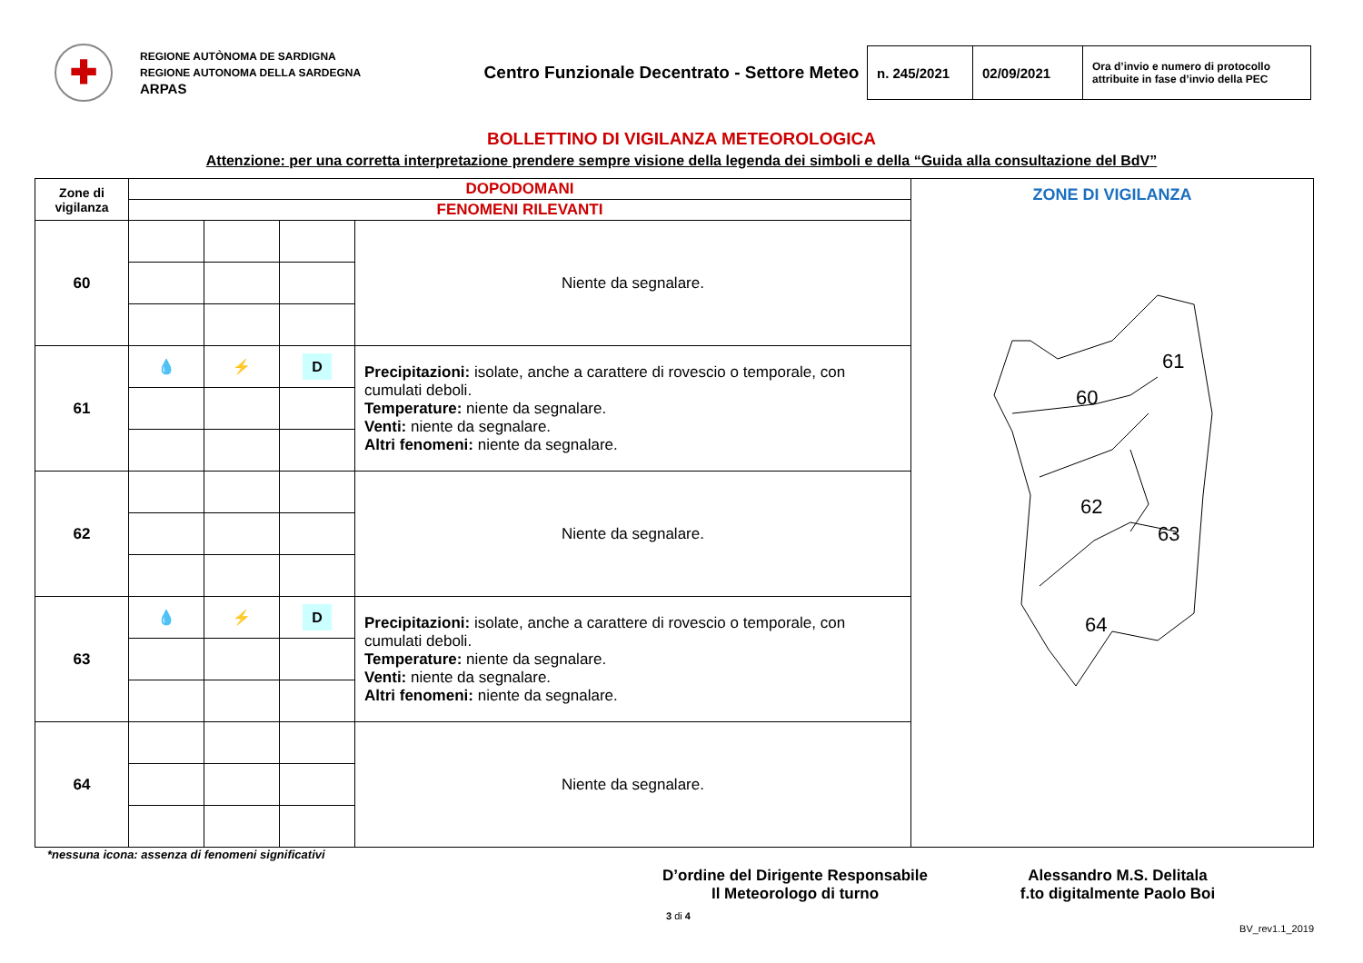✚
REGIONE AUTÒNOMA DE SARDIGNA
REGIONE AUTONOMA DELLA SARDEGNA
ARPAS
Centro Funzionale Decentrato - Settore Meteo
| n. 245/2021 | 02/09/2021 | Ora d’invio e numero di protocollo attribuite in fase d’invio della PEC |
BOLLETTINO DI VIGILANZA METEOROLOGICA
Attenzione: per una corretta interpretazione prendere sempre visione della legenda dei simboli e della “Guida alla consultazione del BdV”
| Zone di vigilanza | DOPODOMANI | | | | ZONE DI VIGILANZA 60 61 62 63 64 |
| | FENOMENI RILEVANTI | | | | |
| 60 | | | | Niente da segnalare. | |
| 61 | 💧 | ⚡ | D | Precipitazioni: isolate, anche a carattere di rovescio o temporale, con cumulati deboli. Temperature: niente da segnalare. Venti: niente da segnalare. Altri fenomeni: niente da segnalare. | |
| 62 | | | | Niente da segnalare. | |
| 63 | 💧 | ⚡ | D | Precipitazioni: isolate, anche a carattere di rovescio o temporale, con cumulati deboli. Temperature: niente da segnalare. Venti: niente da segnalare. Altri fenomeni: niente da segnalare. | |
| 64 | | | | Niente da segnalare. | |
*nessuna icona: assenza di fenomeni significativi
D’ordine del Dirigente Responsabile
Il Meteorologo di turno
Alessandro M.S. Delitala
f.to digitalmente Paolo Boi
3 di 4
BV_rev1.1_2019